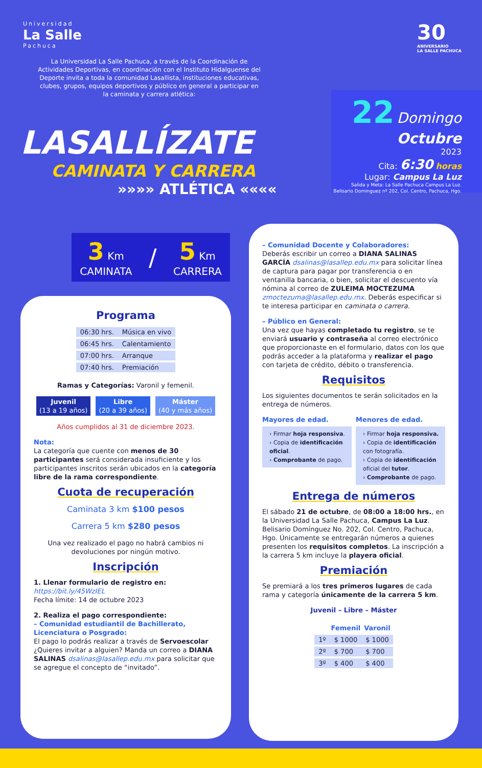Universidad
La Salle
Pachuca
30
ANIVERSARIO
LA SALLE PACHUCA
La Universidad La Salle Pachuca, a través de la Coordinación de Actividades Deportivas, en coordinación con el Instituto Hidalguense del Deporte invita a toda la comunidad Lasallista, instituciones educativas, clubes, grupos, equipos deportivos y público en general a participar en la caminata y carrera atlética:
22 Domingo Octubre
2023
Cita: 6:30 horas
Lugar: Campus La Luz
Salida y Meta: La Salle Pachuca Campus La Luz.
Belisario Dominguez nº 202, Col. Centro, Pachuca, Hgo.
LASALLÍZATE
CAMINATA Y CARRERA
»»»» ATLÉTICA ««««
3 Km
CAMINATA
/
5 Km
CARRERA
Programa
| 06:30 hrs. | Música en vivo |
| 06:45 hrs. | Calentamiento |
| 07:00 hrs. | Arranque |
| 07:40 hrs. | Premiación |
Ramas y Categorías: Varonil y femenil.
Juvenil
(13 a 19 años)
Libre
(20 a 39 años)
Máster
(40 y más años)
Años cumplidos al 31 de diciembre 2023.
Nota:
La categoría que cuente con menos de 30 participantes será considerada insuficiente y los participantes inscritos serán ubicados en la categoría libre de la rama correspondiente.
Cuota de recuperación
Caminata 3 km $100 pesos
Carrera 5 km $280 pesos
Una vez realizado el pago no habrá cambios ni devoluciones por ningún motivo.
Inscripción
1. Llenar formulario de registro en:
https://bit.ly/45WzIEL
Fecha límite: 14 de octubre 2023
2. Realiza el pago correspondiente:
– Comunidad estudiantil de Bachillerato, Licenciatura o Posgrado:
El pago lo podrás realizar a través de Servoescolar ¿Quieres invitar a alguien? Manda un correo a DIANA SALINAS dsalinas@lasallep.edu.mx para solicitar que se agregue el concepto de “invitado”.
– Comunidad Docente y Colaboradores:
Deberás escribir un correo a DIANA SALINAS GARCÍA dsalinas@lasallep.edu.mx para solicitar línea de captura para pagar por transferencia o en ventanilla bancaria, o bien, solicitar el descuento vía nómina al correo de ZULEIMA MOCTEZUMA zmoctezuma@lasallep.edu.mx. Deberás especificar si te interesa participar en caminata o carrera.
– Público en General:
Una vez que hayas completado tu registro, se te enviará usuario y contraseña al correo electrónico que proporcionaste en el formulario, datos con los que podrás acceder a la plataforma y realizar el pago con tarjeta de crédito, débito o transferencia.
Requisitos
Los siguientes documentos te serán solicitados en la entrega de números.
Mayores de edad.
› Firmar hoja responsiva.
› Copia de identificación oficial.
› Comprobante de pago.
Menores de edad.
› Firmar hoja responsiva.
› Copia de identificación con fotografía.
› Copia de identificación oficial del tutor.
› Comprobante de pago.
Entrega de números
El sábado 21 de octubre, de 08:00 a 18:00 hrs., en la Universidad La Salle Pachuca, Campus La Luz. Belisario Domínguez No. 202, Col. Centro, Pachuca, Hgo. Únicamente se entregarán números a quienes presenten los requisitos completos. La inscripción a la carrera 5 km incluye la playera oficial.
Premiación
Se premiará a los tres primeros lugares de cada rama y categoría únicamente de la carrera 5 km.
Juvenil – Libre – Máster
| | Femenil | Varonil |
| --- | --- | --- |
| 1º | $ 1000 | $ 1000 |
| 2º | $ 700 | $ 700 |
| 3º | $ 400 | $ 400 |